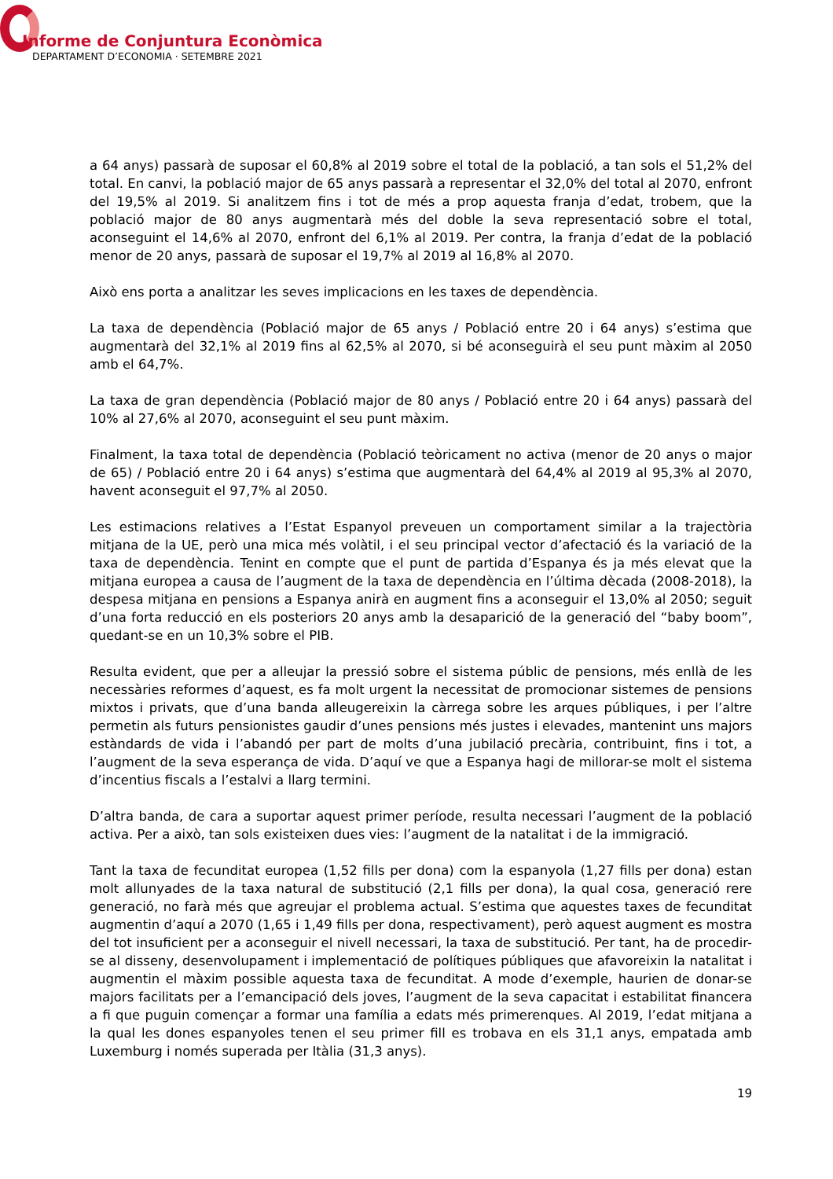Informe de Conjuntura Econòmica
DEPARTAMENT D’ECONOMIA · SETEMBRE 2021
a 64 anys) passarà de suposar el 60,8% al 2019 sobre el total de la població, a tan sols el 51,2% del total. En canvi, la població major de 65 anys passarà a representar el 32,0% del total al 2070, enfront del 19,5% al 2019. Si analitzem fins i tot de més a prop aquesta franja d’edat, trobem, que la població major de 80 anys augmentarà més del doble la seva representació sobre el total, aconseguint el 14,6% al 2070, enfront del 6,1% al 2019. Per contra, la franja d’edat de la població menor de 20 anys, passarà de suposar el 19,7% al 2019 al 16,8% al 2070.
Això ens porta a analitzar les seves implicacions en les taxes de dependència.
La taxa de dependència (Població major de 65 anys / Població entre 20 i 64 anys) s’estima que augmentarà del 32,1% al 2019 fins al 62,5% al 2070, si bé aconseguirà el seu punt màxim al 2050 amb el 64,7%.
La taxa de gran dependència (Població major de 80 anys / Població entre 20 i 64 anys) passarà del 10% al 27,6% al 2070, aconseguint el seu punt màxim.
Finalment, la taxa total de dependència (Població teòricament no activa (menor de 20 anys o major de 65) / Població entre 20 i 64 anys) s’estima que augmentarà del 64,4% al 2019 al 95,3% al 2070, havent aconseguit el 97,7% al 2050.
Les estimacions relatives a l’Estat Espanyol preveuen un comportament similar a la trajectòria mitjana de la UE, però una mica més volàtil, i el seu principal vector d’afectació és la variació de la taxa de dependència. Tenint en compte que el punt de partida d’Espanya és ja més elevat que la mitjana europea a causa de l’augment de la taxa de dependència en l’última dècada (2008-2018), la despesa mitjana en pensions a Espanya anirà en augment fins a aconseguir el 13,0% al 2050; seguit d’una forta reducció en els posteriors 20 anys amb la desaparició de la generació del “baby boom”, quedant-se en un 10,3% sobre el PIB.
Resulta evident, que per a alleujar la pressió sobre el sistema públic de pensions, més enllà de les necessàries reformes d’aquest, es fa molt urgent la necessitat de promocionar sistemes de pensions mixtos i privats, que d’una banda alleugereixin la càrrega sobre les arques públiques, i per l’altre permetin als futurs pensionistes gaudir d’unes pensions més justes i elevades, mantenint uns majors estàndards de vida i l’abandó per part de molts d’una jubilació precària, contribuint, fins i tot, a l’augment de la seva esperança de vida. D’aquí ve que a Espanya hagi de millorar-se molt el sistema d’incentius fiscals a l’estalvi a llarg termini.
D’altra banda, de cara a suportar aquest primer període, resulta necessari l’augment de la població activa. Per a això, tan sols existeixen dues vies: l’augment de la natalitat i de la immigració.
Tant la taxa de fecunditat europea (1,52 fills per dona) com la espanyola (1,27 fills per dona) estan molt allunyades de la taxa natural de substitució (2,1 fills per dona), la qual cosa, generació rere generació, no farà més que agreujar el problema actual. S’estima que aquestes taxes de fecunditat augmentin d’aquí a 2070 (1,65 i 1,49 fills per dona, respectivament), però aquest augment es mostra del tot insuficient per a aconseguir el nivell necessari, la taxa de substitució. Per tant, ha de procedir-se al disseny, desenvolupament i implementació de polítiques públiques que afavoreixin la natalitat i augmentin el màxim possible aquesta taxa de fecunditat. A mode d’exemple, haurien de donar-se majors facilitats per a l’emancipació dels joves, l’augment de la seva capacitat i estabilitat financera a fi que puguin començar a formar una família a edats més primerenques. Al 2019, l’edat mitjana a la qual les dones espanyoles tenen el seu primer fill es trobava en els 31,1 anys, empatada amb Luxemburg i només superada per Itàlia (31,3 anys).
19